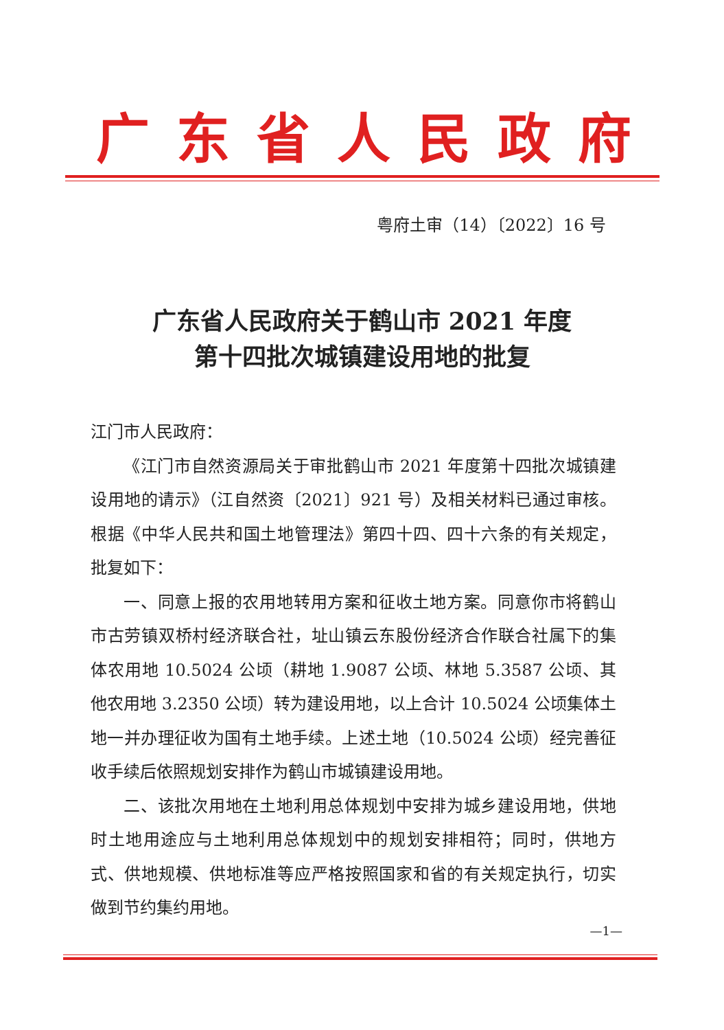广东省人民政府
粤府土审（14）〔2022〕16 号
广东省人民政府关于鹤山市 2021 年度
第十四批次城镇建设用地的批复
江门市人民政府：
《江门市自然资源局关于审批鹤山市 2021 年度第十四批次城镇建设用地的请示》（江自然资〔2021〕921 号）及相关材料已通过审核。根据《中华人民共和国土地管理法》第四十四、四十六条的有关规定，批复如下：
一、同意上报的农用地转用方案和征收土地方案。同意你市将鹤山市古劳镇双桥村经济联合社，址山镇云东股份经济合作联合社属下的集体农用地 10.5024 公顷（耕地 1.9087 公顷、林地 5.3587 公顷、其他农用地 3.2350 公顷）转为建设用地，以上合计 10.5024 公顷集体土地一并办理征收为国有土地手续。上述土地（10.5024 公顷）经完善征收手续后依照规划安排作为鹤山市城镇建设用地。
二、该批次用地在土地利用总体规划中安排为城乡建设用地，供地时土地用途应与土地利用总体规划中的规划安排相符；同时，供地方式、供地规模、供地标准等应严格按照国家和省的有关规定执行，切实做到节约集约用地。
—1—